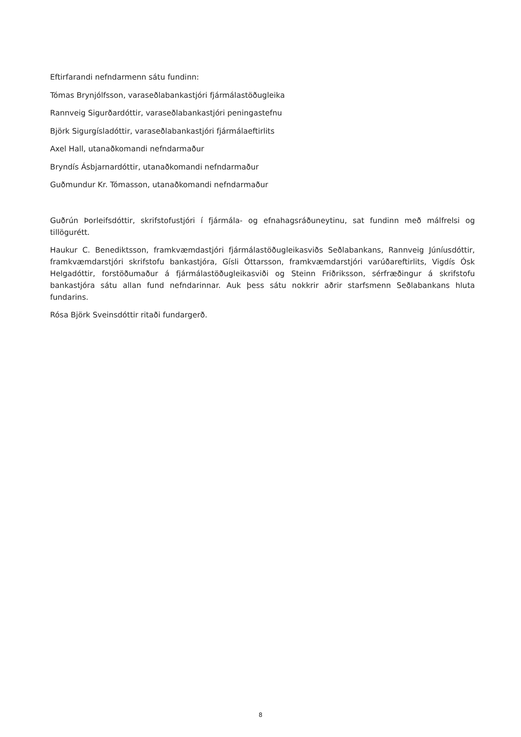Eftirfarandi nefndarmenn sátu fundinn:
Tómas Brynjólfsson, varaseðlabankastjóri fjármálastöðugleika
Rannveig Sigurðardóttir, varaseðlabankastjóri peningastefnu
Björk Sigurgísladóttir, varaseðlabankastjóri fjármálaeftirlits
Axel Hall, utanaðkomandi nefndarmaður
Bryndís Ásbjarnardóttir, utanaðkomandi nefndarmaður
Guðmundur Kr. Tómasson, utanaðkomandi nefndarmaður
Guðrún Þorleifsdóttir, skrifstofustjóri í fjármála- og efnahagsráðuneytinu, sat fundinn með málfrelsi og tillögurétt.
Haukur C. Benediktsson, framkvæmdastjóri fjármálastöðugleikasviðs Seðlabankans, Rannveig Júníusdóttir, framkvæmdarstjóri skrifstofu bankastjóra, Gísli Óttarsson, framkvæmdarstjóri varúðareftirlits, Vigdís Ósk Helgadóttir, forstöðumaður á fjármálastöðugleikasviði og Steinn Friðriksson, sérfræðingur á skrifstofu bankastjóra sátu allan fund nefndarinnar. Auk þess sátu nokkrir aðrir starfsmenn Seðlabankans hluta fundarins.
Rósa Björk Sveinsdóttir ritaði fundargerð.
8